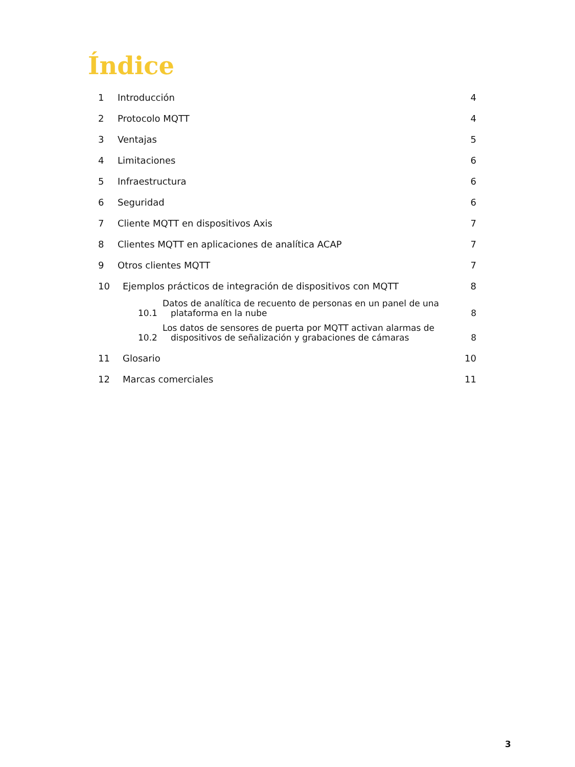Índice
1 Introducción 4
2 Protocolo MQTT 4
3 Ventajas 5
4 Limitaciones 6
5 Infraestructura 6
6 Seguridad 6
7 Cliente MQTT en dispositivos Axis 7
8 Clientes MQTT en aplicaciones de analítica ACAP 7
9 Otros clientes MQTT 7
10 Ejemplos prácticos de integración de dispositivos con MQTT 8
10.1 Datos de analítica de recuento de personas en un panel de una
plataforma en la nube 8
10.2 Los datos de sensores de puerta por MQTT activan alarmas de
dispositivos de señalización y grabaciones de cámaras 8
11 Glosario 10
12 Marcas comerciales 11
3